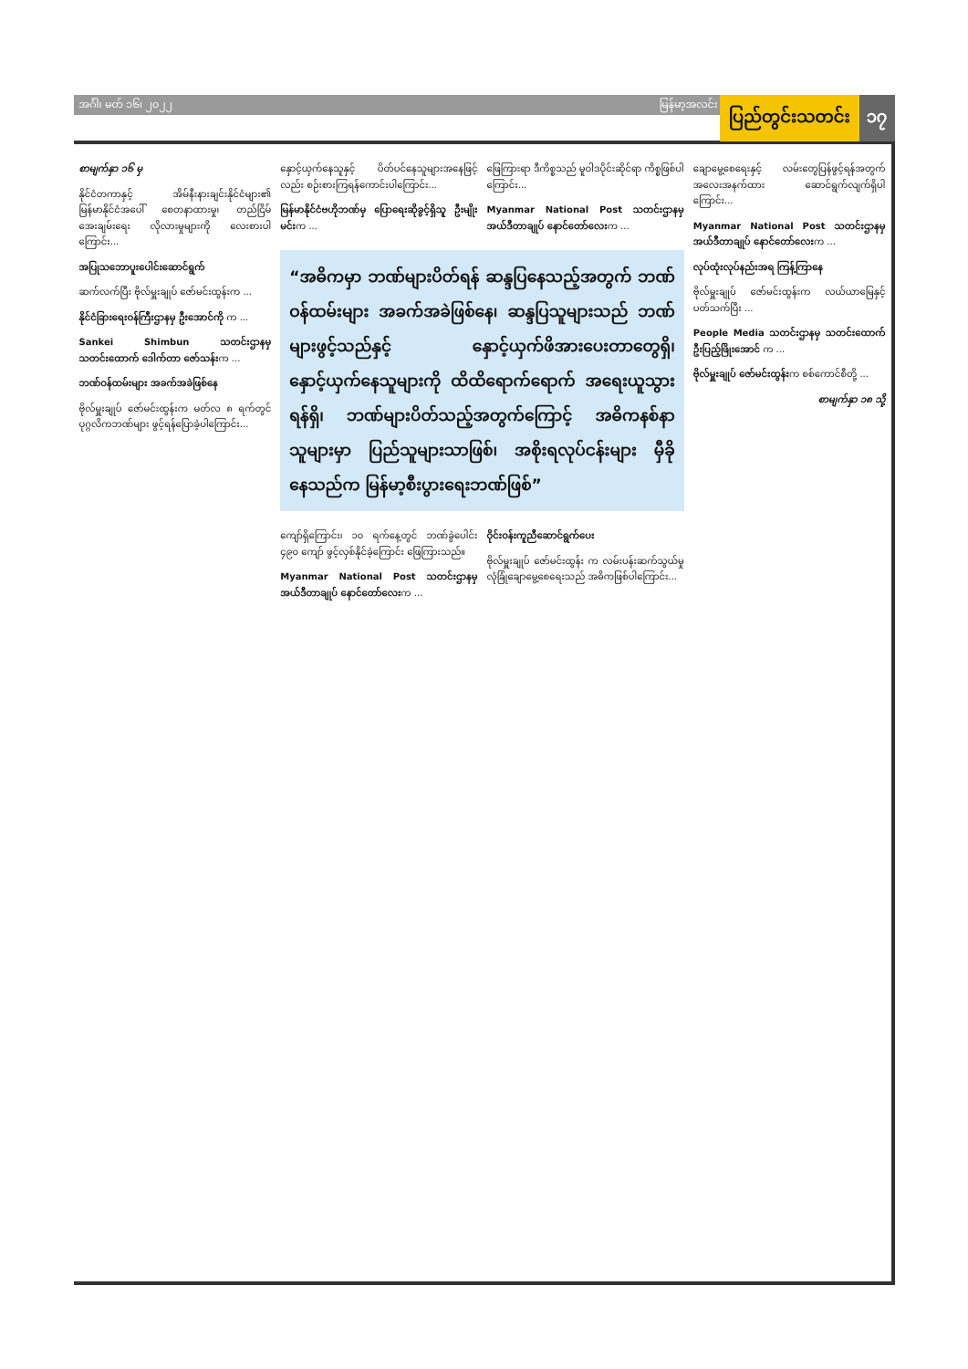အင်္ဂါ၊ မတ် ၁၆၊ ၂၀၂၂ မြန်မာ့အလင်း
ပြည်တွင်းသတင်း ၁၇
စာမျက်နှာ ၁၆ မှ
နိုင်ငံတကာနှင့် အိမ်နီးနားချင်းနိုင်ငံများ၏ မြန်မာနိုင်ငံအပေါ် စေတနာထားမှု၊ တည်ငြိမ်အေးချမ်းရေး လိုလားမှုများကို လေးစားပါကြောင်း...
အပြုသဘောပူးပေါင်းဆောင်ရွက်
ဆက်လက်ပြီး ဗိုလ်မှူးချုပ် ဇော်မင်းထွန်းက ...
နိုင်ငံခြားရေးဝန်ကြီးဌာနမှ ဦးအောင်ကို က ...
Sankei Shimbun သတင်းဌာနမှ သတင်းထောက် ဒေါက်တာ ဇော်သန်းက ...
ဘဏ်ဝန်ထမ်းများ အခက်အခဲဖြစ်နေ
ဗိုလ်မှူးချုပ် ဇော်မင်းထွန်းက မတ်လ ၈ ရက်တွင် ပုဂ္ဂလိကဘဏ်များ ဖွင့်ရန်ပြောခဲ့ပါကြောင်း...
နှောင့်ယှက်နေသူနှင့် ပိတ်ပင်နေသူများအနေဖြင့်လည်း စဉ်းစားကြရန်ကောင်းပါကြောင်း...
မြန်မာနိုင်ငံဗဟိုဘဏ်မှ ပြောရေးဆိုခွင့်ရှိသူ ဦးမျိုးမင်းက ...
ဖြေကြားရာ ဒီကိစ္စသည် မူဝါဒပိုင်းဆိုင်ရာ ကိစ္စဖြစ်ပါကြောင်း...
Myanmar National Post သတင်းဌာနမှ အယ်ဒီတာချုပ် နောင်တော်လေးက ...
“အဓိကမှာ ဘဏ်များပိတ်ရန် ဆန္ဒပြနေသည့်အတွက် ဘဏ်ဝန်ထမ်းများ အခက်အခဲဖြစ်နေ၊ ဆန္ဒပြသူများသည် ဘဏ်များဖွင့်သည်နှင့် နှောင့်ယှက်ဖိအားပေးတာတွေရှိ၊ နှောင့်ယှက်နေသူများကို ထိထိရောက်ရောက် အရေးယူသွားရန်ရှိ၊ ဘဏ်များပိတ်သည့်အတွက်ကြောင့် အဓိကနစ်နာသူများမှာ ပြည်သူများသာဖြစ်၊ အစိုးရလုပ်ငန်းများ မှီခိုနေသည်က မြန်မာ့စီးပွားရေးဘဏ်ဖြစ်”
ကျော်ရှိကြောင်း၊ ၁၀ ရက်နေ့တွင် ဘဏ်ခွဲပေါင်း ၄၉၀ ကျော် ဖွင့်လှစ်နိုင်ခဲ့ကြောင်း ဖြေကြားသည်။
Myanmar National Post သတင်းဌာနမှ အယ်ဒီတာချုပ် နောင်တော်လေးက ...
ဝိုင်းဝန်းကူညီဆောင်ရွက်ပေး
ဗိုလ်မှူးချုပ် ဇော်မင်းထွန်း က လမ်းပန်းဆက်သွယ်မှု လုံခြုံချောမွေ့စေရေးသည် အဓိကဖြစ်ပါကြောင်း...
ချောမွေ့စေရေးနှင့် လမ်းတွေပြန်ဖွင့်ရန်အတွက် အလေးအနက်ထား ဆောင်ရွက်လျက်ရှိပါကြောင်း...
Myanmar National Post သတင်းဌာနမှ အယ်ဒီတာချုပ် နောင်တော်လေးက ...
လုပ်ထုံးလုပ်နည်းအရ ကြန့်ကြာနေ
ဗိုလ်မှူးချုပ် ဇော်မင်းထွန်းက လယ်ယာမြေနှင့်ပတ်သက်ပြီး ...
People Media သတင်းဌာနမှ သတင်းထောက် ဦးပြည့်ဖြိုးအောင် က ...
ဗိုလ်မှူးချုပ် ဇော်မင်းထွန်းက စစ်ကောင်စီတို့ ...
စာမျက်နှာ ၁၈ သို့